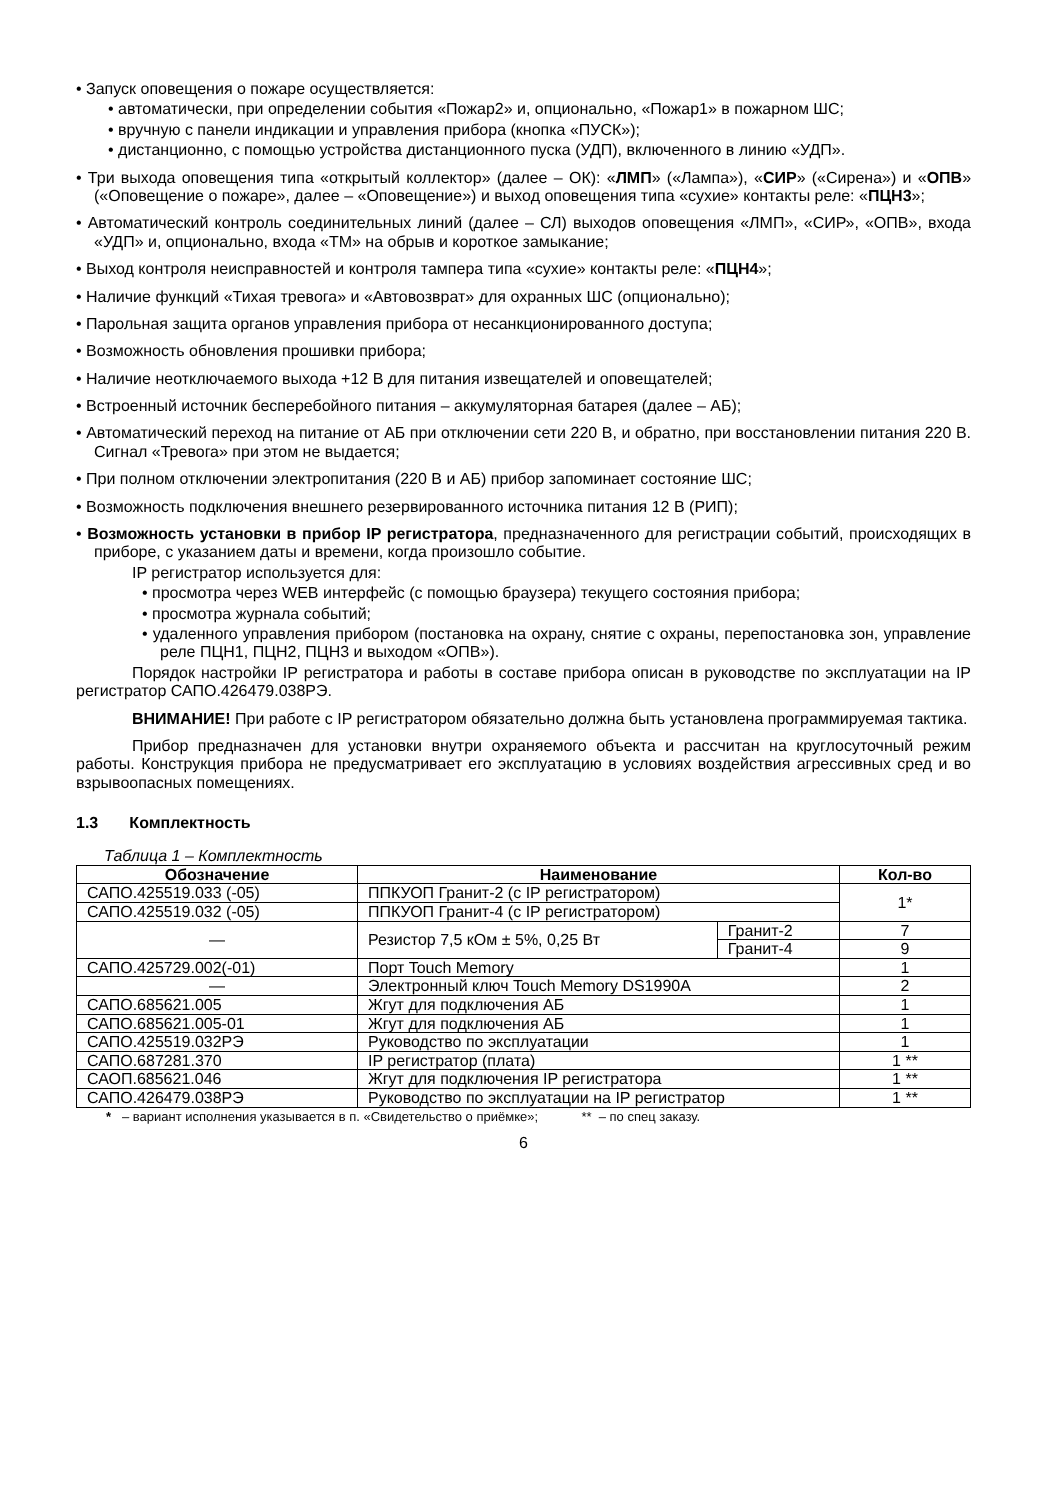• Запуск оповещения о пожаре осуществляется:
• автоматически, при определении события «Пожар2» и, опционально, «Пожар1» в пожарном ШС;
• вручную с панели индикации и управления прибора (кнопка «ПУСК»);
• дистанционно, с помощью устройства дистанционного пуска (УДП), включенного в линию «УДП».
• Три выхода оповещения типа «открытый коллектор» (далее – ОК): «ЛМП» («Лампа»), «СИР» («Сирена») и «ОПВ» («Оповещение о пожаре», далее – «Оповещение») и выход оповещения типа «сухие» контакты реле: «ПЦН3»;
• Автоматический контроль соединительных линий (далее – СЛ) выходов оповещения «ЛМП», «СИР», «ОПВ», входа «УДП» и, опционально, входа «ТМ» на обрыв и короткое замыкание;
• Выход контроля неисправностей и контроля тампера типа «сухие» контакты реле: «ПЦН4»;
• Наличие функций «Тихая тревога» и «Автовозврат» для охранных ШС (опционально);
• Парольная защита органов управления прибора от несанкционированного доступа;
• Возможность обновления прошивки прибора;
• Наличие неотключаемого выхода +12 В для питания извещателей и оповещателей;
• Встроенный источник бесперебойного питания – аккумуляторная батарея (далее – АБ);
• Автоматический переход на питание от АБ при отключении сети 220 В, и обратно, при восстановлении питания 220 В. Сигнал «Тревога» при этом не выдается;
• При полном отключении электропитания (220 В и АБ) прибор запоминает состояние ШС;
• Возможность подключения внешнего резервированного источника питания 12 В (РИП);
• Возможность установки в прибор IP регистратора, предназначенного для регистрации событий, происходящих в приборе, с указанием даты и времени, когда произошло событие.
IP регистратор используется для:
• просмотра через WEB интерфейс (с помощью браузера) текущего состояния прибора;
• просмотра журнала событий;
• удаленного управления прибором (постановка на охрану, снятие с охраны, перепостановка зон, управление реле ПЦН1, ПЦН2, ПЦН3 и выходом «ОПВ»).
Порядок настройки IP регистратора и работы в составе прибора описан в руководстве по эксплуатации на IP регистратор САПО.426479.038РЭ.
ВНИМАНИЕ! При работе с IP регистратором обязательно должна быть установлена программируемая тактика.
Прибор предназначен для установки внутри охраняемого объекта и рассчитан на круглосуточный режим работы. Конструкция прибора не предусматривает его эксплуатацию в условиях воздействия агрессивных сред и во взрывоопасных помещениях.
1.3 Комплектность
Таблица 1 – Комплектность
| Обозначение | Наименование | | Кол-во |
| --- | --- | --- | --- |
| САПО.425519.033 (-05) | ППКУОП Гранит-2 (с IP регистратором) | | 1* |
| САПО.425519.032 (-05) | ППКУОП Гранит-4 (с IP регистратором) | | |
| — | Резистор 7,5 кОм ± 5%, 0,25 Вт | Гранит-2 | 7 |
| | | Гранит-4 | 9 |
| САПО.425729.002(-01) | Порт Touch Memory | | 1 |
| — | Электронный ключ Touch Memory DS1990A | | 2 |
| САПО.685621.005 | Жгут для подключения АБ | | 1 |
| САПО.685621.005-01 | Жгут для подключения АБ | | 1 |
| САПО.425519.032РЭ | Руководство по эксплуатации | | 1 |
| САПО.687281.370 | IP регистратор (плата) | | 1 ** |
| САОП.685621.046 | Жгут для подключения IP регистратора | | 1 ** |
| САПО.426479.038РЭ | Руководство по эксплуатации на IP регистратор | | 1 ** |
* – вариант исполнения указывается в п. «Свидетельство о приёмке»; ** – по спец заказу.
6